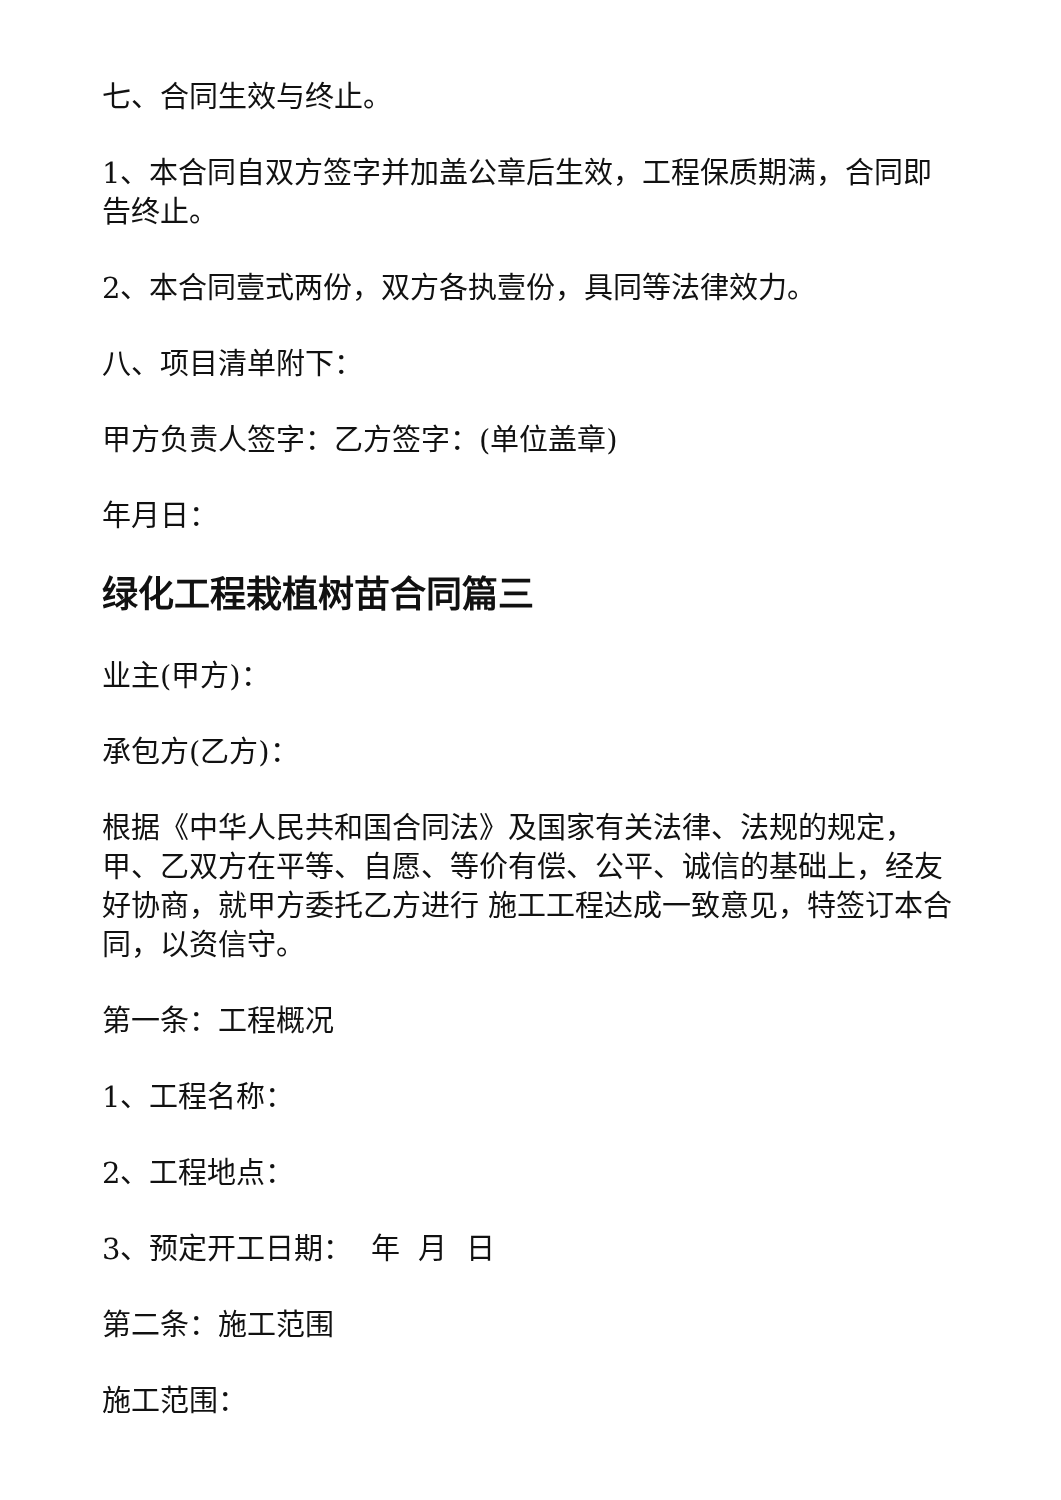七、合同生效与终止。
1、本合同自双方签字并加盖公章后生效，工程保质期满，合同即告终止。
2、本合同壹式两份，双方各执壹份，具同等法律效力。
八、项目清单附下：
甲方负责人签字：乙方签字：(单位盖章)
年月日：
绿化工程栽植树苗合同篇三
业主(甲方)：
承包方(乙方)：
根据《中华人民共和国合同法》及国家有关法律、法规的规定，甲、乙双方在平等、自愿、等价有偿、公平、诚信的基础上，经友好协商，就甲方委托乙方进行 施工工程达成一致意见，特签订本合同，以资信守。
第一条：工程概况
1、工程名称：
2、工程地点：
3、预定开工日期： 年 月 日
第二条：施工范围
施工范围：